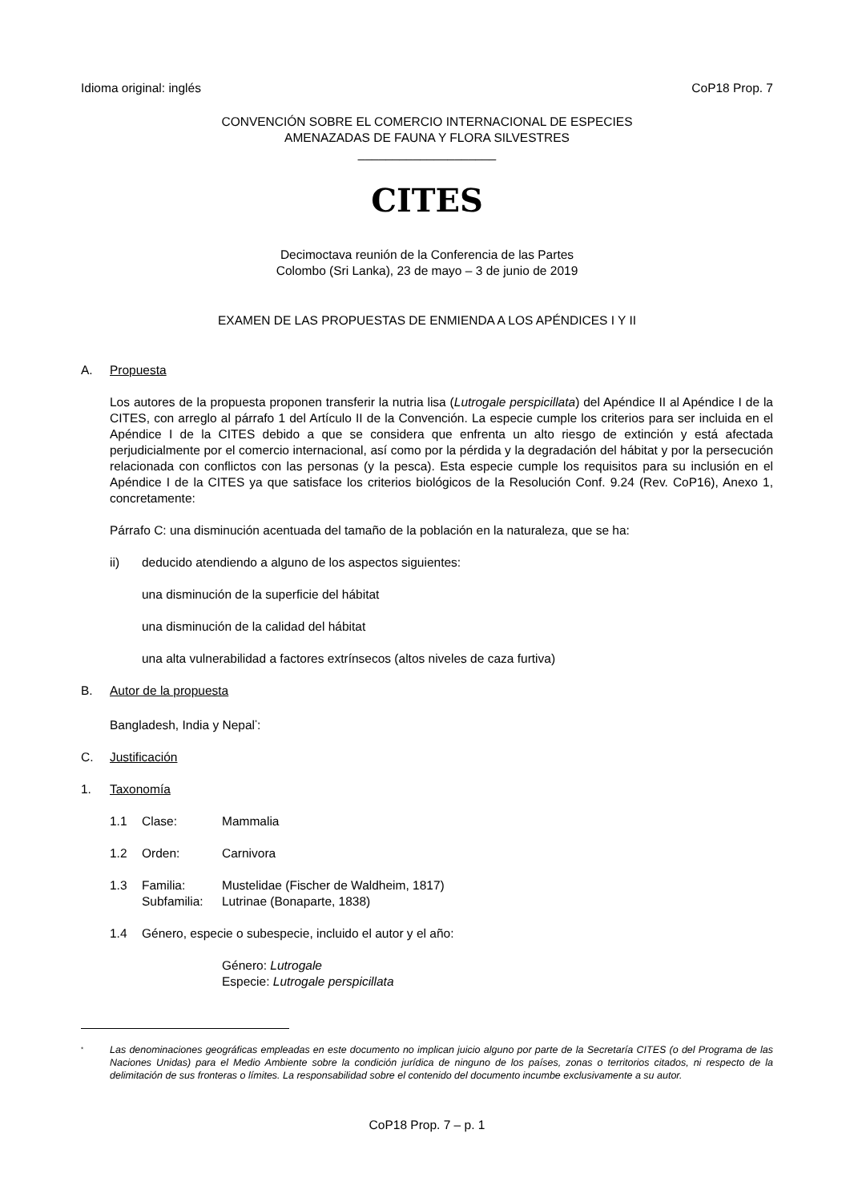Idioma original: inglés CoP18 Prop. 7
CONVENCIÓN SOBRE EL COMERCIO INTERNACIONAL DE ESPECIES
AMENAZADAS DE FAUNA Y FLORA SILVESTRES
____________________
CITES
Decimoctava reunión de la Conferencia de las Partes
Colombo (Sri Lanka), 23 de mayo – 3 de junio de 2019
EXAMEN DE LAS PROPUESTAS DE ENMIENDA A LOS APÉNDICES I Y II
A. Propuesta
Los autores de la propuesta proponen transferir la nutria lisa (Lutrogale perspicillata) del Apéndice II al Apéndice I de la CITES, con arreglo al párrafo 1 del Artículo II de la Convención. La especie cumple los criterios para ser incluida en el Apéndice I de la CITES debido a que se considera que enfrenta un alto riesgo de extinción y está afectada perjudicialmente por el comercio internacional, así como por la pérdida y la degradación del hábitat y por la persecución relacionada con conflictos con las personas (y la pesca). Esta especie cumple los requisitos para su inclusión en el Apéndice I de la CITES ya que satisface los criterios biológicos de la Resolución Conf. 9.24 (Rev. CoP16), Anexo 1, concretamente:
Párrafo C: una disminución acentuada del tamaño de la población en la naturaleza, que se ha:
ii) deducido atendiendo a alguno de los aspectos siguientes:
una disminución de la superficie del hábitat
una disminución de la calidad del hábitat
una alta vulnerabilidad a factores extrínsecos (altos niveles de caza furtiva)
B. Autor de la propuesta
Bangladesh, India y Nepal<sup>*</sup>:
C. Justificación
1. Taxonomía
1.1 Clase: Mammalia
1.2 Orden: Carnivora
1.3 Familia: Mustelidae (Fischer de Waldheim, 1817)
Subfamilia: Lutrinae (Bonaparte, 1838)
1.4 Género, especie o subespecie, incluido el autor y el año:
Género: Lutrogale
Especie: Lutrogale perspicillata
<sup>*</sup> Las denominaciones geográficas empleadas en este documento no implican juicio alguno por parte de la Secretaría CITES (o del Programa de las Naciones Unidas) para el Medio Ambiente sobre la condición jurídica de ninguno de los países, zonas o territorios citados, ni respecto de la delimitación de sus fronteras o límites. La responsabilidad sobre el contenido del documento incumbe exclusivamente a su autor.
CoP18 Prop. 7 – p. 1